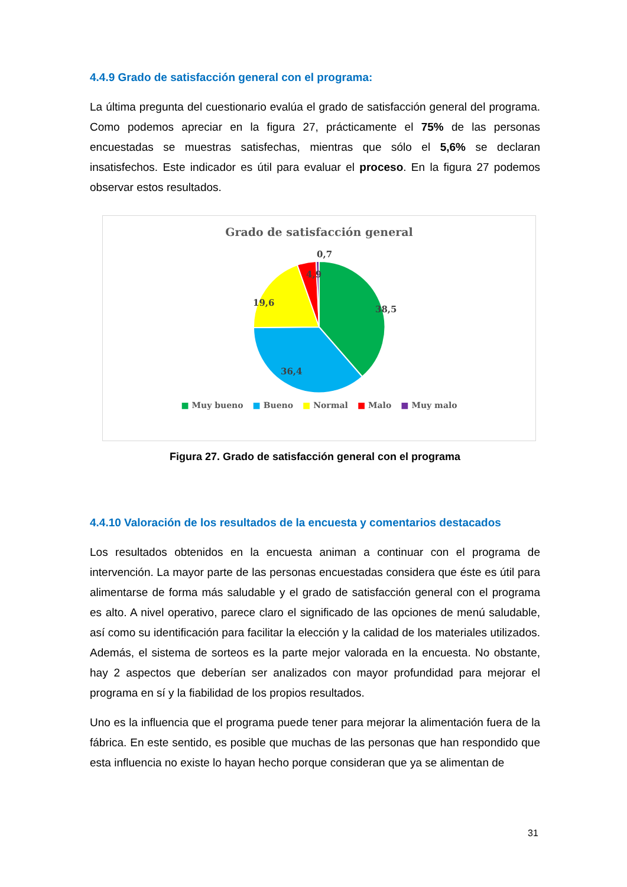4.4.9 Grado de satisfacción general con el programa:
La última pregunta del cuestionario evalúa el grado de satisfacción general del programa. Como podemos apreciar en la figura 27, prácticamente el 75% de las personas encuestadas se muestras satisfechas, mientras que sólo el 5,6% se declaran insatisfechos. Este indicador es útil para evaluar el proceso. En la figura 27 podemos observar estos resultados.
Grado de satisfacción general
0,7
4,9
19,6
38,5
36,4
■ Muy bueno ■ Bueno ■ Normal ■ Malo ■ Muy malo
Figura 27. Grado de satisfacción general con el programa
4.4.10 Valoración de los resultados de la encuesta y comentarios destacados
Los resultados obtenidos en la encuesta animan a continuar con el programa de intervención. La mayor parte de las personas encuestadas considera que éste es útil para alimentarse de forma más saludable y el grado de satisfacción general con el programa es alto. A nivel operativo, parece claro el significado de las opciones de menú saludable, así como su identificación para facilitar la elección y la calidad de los materiales utilizados. Además, el sistema de sorteos es la parte mejor valorada en la encuesta. No obstante, hay 2 aspectos que deberían ser analizados con mayor profundidad para mejorar el programa en sí y la fiabilidad de los propios resultados.
Uno es la influencia que el programa puede tener para mejorar la alimentación fuera de la fábrica. En este sentido, es posible que muchas de las personas que han respondido que esta influencia no existe lo hayan hecho porque consideran que ya se alimentan de
31